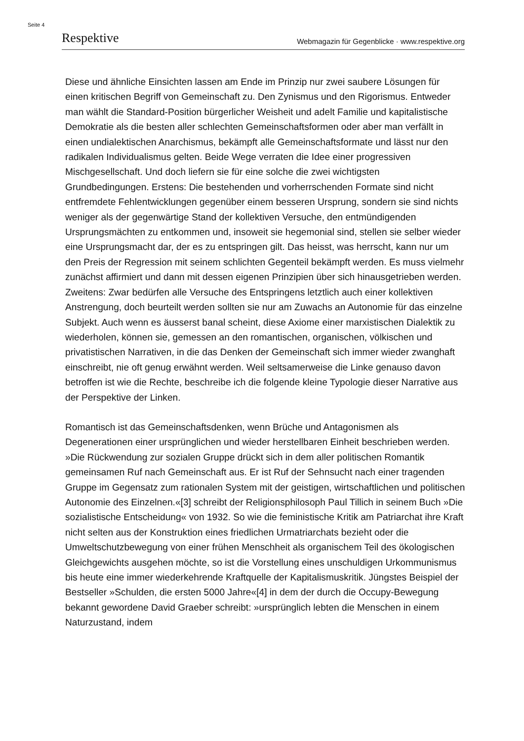Seite 4
Respektive Webmagazin für Gegenblicke · www.respektive.org
Diese und ähnliche Einsichten lassen am Ende im Prinzip nur zwei saubere Lösungen für einen kritischen Begriff von Gemeinschaft zu. Den Zynismus und den Rigorismus. Entweder man wählt die Standard-Position bürgerlicher Weisheit und adelt Familie und kapitalistische Demokratie als die besten aller schlechten Gemeinschaftsformen oder aber man verfällt in einen undialektischen Anarchismus, bekämpft alle Gemeinschaftsformate und lässt nur den radikalen Individualismus gelten. Beide Wege verraten die Idee einer progressiven Mischgesellschaft. Und doch liefern sie für eine solche die zwei wichtigsten Grundbedingungen. Erstens: Die bestehenden und vorherrschenden Formate sind nicht entfremdete Fehlentwicklungen gegenüber einem besseren Ursprung, sondern sie sind nichts weniger als der gegenwärtige Stand der kollektiven Versuche, den entmündigenden Ursprungsmächten zu entkommen und, insoweit sie hegemonial sind, stellen sie selber wieder eine Ursprungsmacht dar, der es zu entspringen gilt. Das heisst, was herrscht, kann nur um den Preis der Regression mit seinem schlichten Gegenteil bekämpft werden. Es muss vielmehr zunächst affirmiert und dann mit dessen eigenen Prinzipien über sich hinausgetrieben werden. Zweitens: Zwar bedürfen alle Versuche des Entspringens letztlich auch einer kollektiven Anstrengung, doch beurteilt werden sollten sie nur am Zuwachs an Autonomie für das einzelne Subjekt. Auch wenn es äusserst banal scheint, diese Axiome einer marxistischen Dialektik zu wiederholen, können sie, gemessen an den romantischen, organischen, völkischen und privatistischen Narrativen, in die das Denken der Gemeinschaft sich immer wieder zwanghaft einschreibt, nie oft genug erwähnt werden. Weil seltsamerweise die Linke genauso davon betroffen ist wie die Rechte, beschreibe ich die folgende kleine Typologie dieser Narrative aus der Perspektive der Linken.
Romantisch ist das Gemeinschaftsdenken, wenn Brüche und Antagonismen als Degenerationen einer ursprünglichen und wieder herstellbaren Einheit beschrieben werden. »Die Rückwendung zur sozialen Gruppe drückt sich in dem aller politischen Romantik gemeinsamen Ruf nach Gemeinschaft aus. Er ist Ruf der Sehnsucht nach einer tragenden Gruppe im Gegensatz zum rationalen System mit der geistigen, wirtschaftlichen und politischen Autonomie des Einzelnen.«[3] schreibt der Religionsphilosoph Paul Tillich in seinem Buch »Die sozialistische Entscheidung« von 1932. So wie die feministische Kritik am Patriarchat ihre Kraft nicht selten aus der Konstruktion eines friedlichen Urmatriarchats bezieht oder die Umweltschutzbewegung von einer frühen Menschheit als organischem Teil des ökologischen Gleichgewichts ausgehen möchte, so ist die Vorstellung eines unschuldigen Urkommunismus bis heute eine immer wiederkehrende Kraftquelle der Kapitalismuskritik. Jüngstes Beispiel der Bestseller »Schulden, die ersten 5000 Jahre«[4] in dem der durch die Occupy-Bewegung bekannt gewordene David Graeber schreibt: »ursprünglich lebten die Menschen in einem Naturzustand, indem